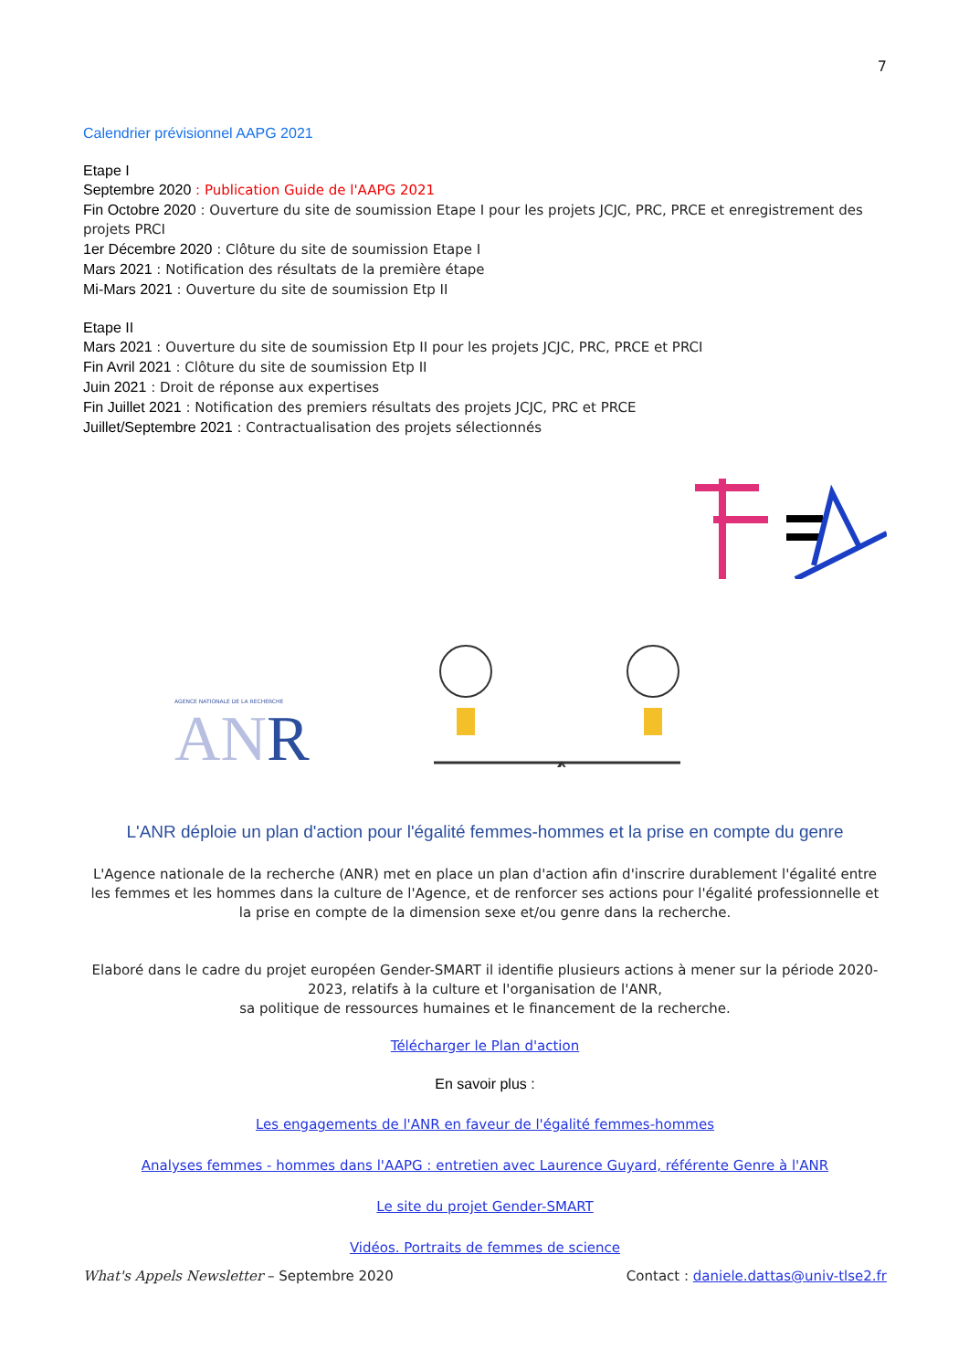7
Calendrier prévisionnel AAPG 2021
Etape I
Septembre 2020 : Publication Guide de l'AAPG 2021
Fin Octobre 2020 : Ouverture du site de soumission Etape I pour les projets JCJC, PRC, PRCE et enregistrement des projets PRCI
1er Décembre 2020 : Clôture du site de soumission Etape I
Mars 2021 : Notification des résultats de la première étape
Mi-Mars 2021 : Ouverture du site de soumission Etp II
Etape II
Mars 2021 : Ouverture du site de soumission Etp II pour les projets JCJC, PRC, PRCE et PRCI
Fin Avril 2021 : Clôture du site de soumission Etp II
Juin 2021 : Droit de réponse aux expertises
Fin Juillet 2021 : Notification des premiers résultats des projets JCJC, PRC et PRCE
Juillet/Septembre 2021 : Contractualisation des projets sélectionnés
AGENCE NATIONALE DE LA RECHERCHE
AN R
L'ANR déploie un plan d'action pour l'égalité femmes-hommes et la prise en compte du genre
L'Agence nationale de la recherche (ANR) met en place un plan d'action afin d'inscrire durablement l'égalité entre les femmes et les hommes dans la culture de l'Agence, et de renforcer ses actions pour l'égalité professionnelle et la prise en compte de la dimension sexe et/ou genre dans la recherche.
Elaboré dans le cadre du projet européen Gender-SMART il identifie plusieurs actions à mener sur la période 2020-2023, relatifs à la culture et l'organisation de l'ANR,
sa politique de ressources humaines et le financement de la recherche.
Télécharger le Plan d'action
En savoir plus :
Les engagements de l'ANR en faveur de l'égalité femmes-hommes
Analyses femmes - hommes dans l'AAPG : entretien avec Laurence Guyard, référente Genre à l'ANR
Le site du projet Gender-SMART
Vidéos. Portraits de femmes de science
What's Appels Newsletter – Septembre 2020 Contact : daniele.dattas@univ-tlse2.fr